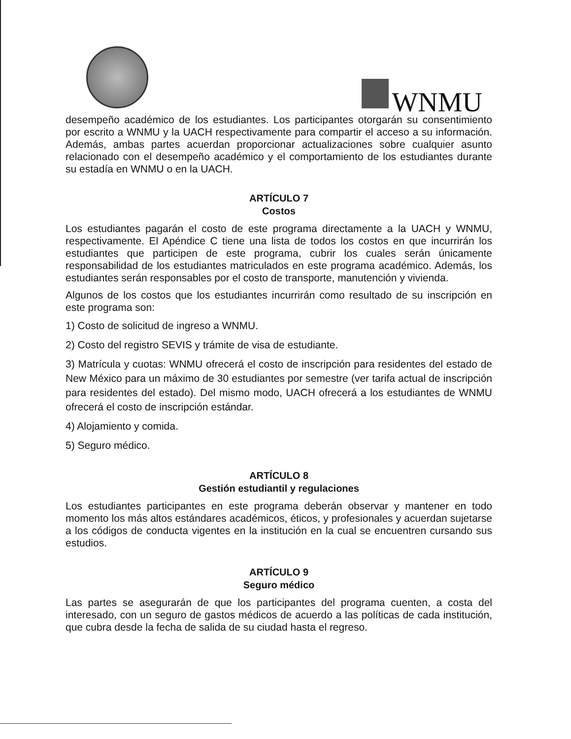WNMU
desempeño académico de los estudiantes. Los participantes otorgarán su consentimiento por escrito a WNMU y la UACH respectivamente para compartir el acceso a su información. Además, ambas partes acuerdan proporcionar actualizaciones sobre cualquier asunto relacionado con el desempeño académico y el comportamiento de los estudiantes durante su estadía en WNMU o en la UACH.
ARTÍCULO 7
Costos
Los estudiantes pagarán el costo de este programa directamente a la UACH y WNMU, respectivamente. El Apéndice C tiene una lista de todos los costos en que incurrirán los estudiantes que participen de este programa, cubrir los cuales serán únicamente responsabilidad de los estudiantes matriculados en este programa académico. Además, los estudiantes serán responsables por el costo de transporte, manutención y vivienda.
Algunos de los costos que los estudiantes incurrirán como resultado de su inscripción en este programa son:
1) Costo de solicitud de ingreso a WNMU.
2) Costo del registro SEVIS y trámite de visa de estudiante.
3) Matrícula y cuotas: WNMU ofrecerá el costo de inscripción para residentes del estado de New México para un máximo de 30 estudiantes por semestre (ver tarifa actual de inscripción para residentes del estado). Del mismo modo, UACH ofrecerá a los estudiantes de WNMU ofrecerá el costo de inscripción estándar.
4) Alojamiento y comida.
5) Seguro médico.
ARTÍCULO 8
Gestión estudiantil y regulaciones
Los estudiantes participantes en este programa deberán observar y mantener en todo momento los más altos estándares académicos, éticos, y profesionales y acuerdan sujetarse a los códigos de conducta vigentes en la institución en la cual se encuentren cursando sus estudios.
ARTÍCULO 9
Seguro médico
Las partes se asegurarán de que los participantes del programa cuenten, a costa del interesado, con un seguro de gastos médicos de acuerdo a las políticas de cada institución, que cubra desde la fecha de salida de su ciudad hasta el regreso.